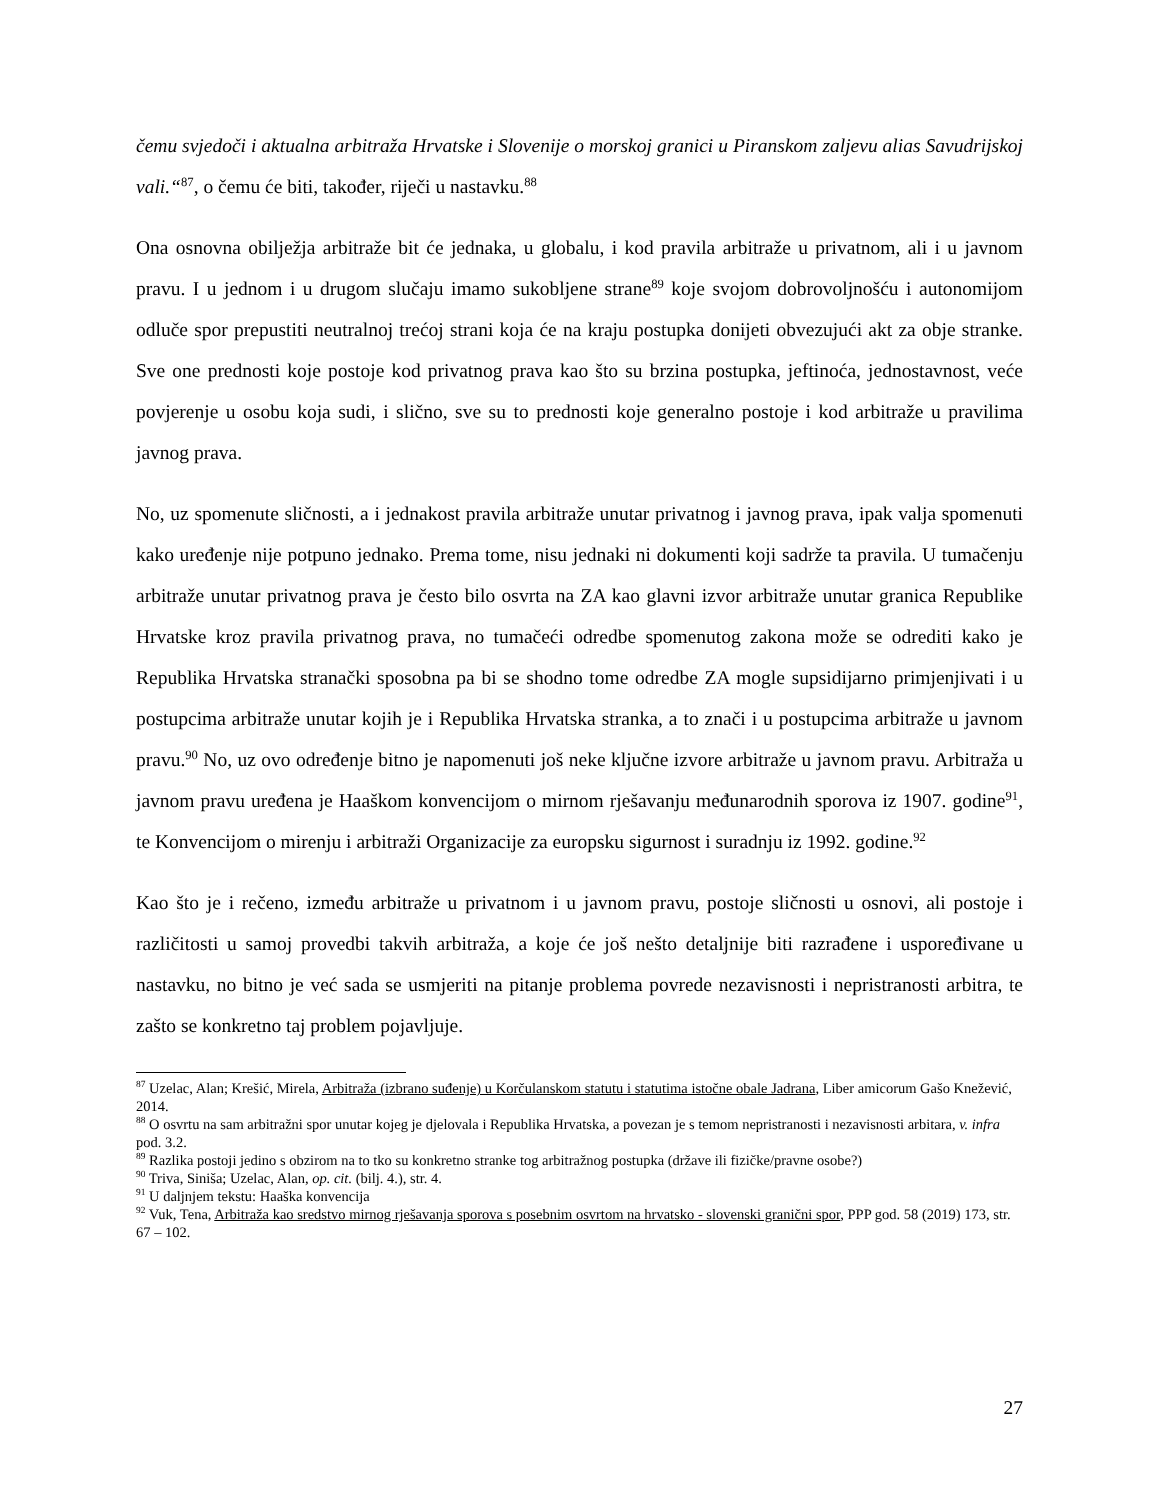čemu svjedoči i aktualna arbitraža Hrvatske i Slovenije o morskoj granici u Piranskom zaljevu alias Savudrijskoj vali.“<sup>87</sup>, o čemu će biti, također, riječi u nastavku.<sup>88</sup>
Ona osnovna obilježja arbitraže bit će jednaka, u globalu, i kod pravila arbitraže u privatnom, ali i u javnom pravu. I u jednom i u drugom slučaju imamo sukobljene strane<sup>89</sup> koje svojom dobrovoljnošću i autonomijom odluče spor prepustiti neutralnoj trećoj strani koja će na kraju postupka donijeti obvezujući akt za obje stranke. Sve one prednosti koje postoje kod privatnog prava kao što su brzina postupka, jeftinoća, jednostavnost, veće povjerenje u osobu koja sudi, i slično, sve su to prednosti koje generalno postoje i kod arbitraže u pravilima javnog prava.
No, uz spomenute sličnosti, a i jednakost pravila arbitraže unutar privatnog i javnog prava, ipak valja spomenuti kako uređenje nije potpuno jednako. Prema tome, nisu jednaki ni dokumenti koji sadrže ta pravila. U tumačenju arbitraže unutar privatnog prava je često bilo osvrta na ZA kao glavni izvor arbitraže unutar granica Republike Hrvatske kroz pravila privatnog prava, no tumačeći odredbe spomenutog zakona može se odrediti kako je Republika Hrvatska stranački sposobna pa bi se shodno tome odredbe ZA mogle supsidijarno primjenjivati i u postupcima arbitraže unutar kojih je i Republika Hrvatska stranka, a to znači i u postupcima arbitraže u javnom pravu.<sup>90</sup> No, uz ovo određenje bitno je napomenuti još neke ključne izvore arbitraže u javnom pravu. Arbitraža u javnom pravu uređena je Haaškom konvencijom o mirnom rješavanju međunarodnih sporova iz 1907. godine<sup>91</sup>, te Konvencijom o mirenju i arbitraži Organizacije za europsku sigurnost i suradnju iz 1992. godine.<sup>92</sup>
Kao što je i rečeno, između arbitraže u privatnom i u javnom pravu, postoje sličnosti u osnovi, ali postoje i različitosti u samoj provedbi takvih arbitraža, a koje će još nešto detaljnije biti razrađene i uspoređivane u nastavku, no bitno je već sada se usmjeriti na pitanje problema povrede nezavisnosti i nepristranosti arbitra, te zašto se konkretno taj problem pojavljuje.
<sup>87</sup> Uzelac, Alan; Krešić, Mirela, Arbitraža (izbrano suđenje) u Korčulanskom statutu i statutima istočne obale Jadrana, Liber amicorum Gašo Knežević, 2014.
<sup>88</sup> O osvrtu na sam arbitražni spor unutar kojeg je djelovala i Republika Hrvatska, a povezan je s temom nepristranosti i nezavisnosti arbitara, v. infra pod. 3.2.
<sup>89</sup> Razlika postoji jedino s obzirom na to tko su konkretno stranke tog arbitražnog postupka (države ili fizičke/pravne osobe?)
<sup>90</sup> Triva, Siniša; Uzelac, Alan, op. cit. (bilj. 4.), str. 4.
<sup>91</sup> U daljnjem tekstu: Haaška konvencija
<sup>92</sup> Vuk, Tena, Arbitraža kao sredstvo mirnog rješavanja sporova s posebnim osvrtom na hrvatsko - slovenski granični spor, PPP god. 58 (2019) 173, str. 67 – 102.
27